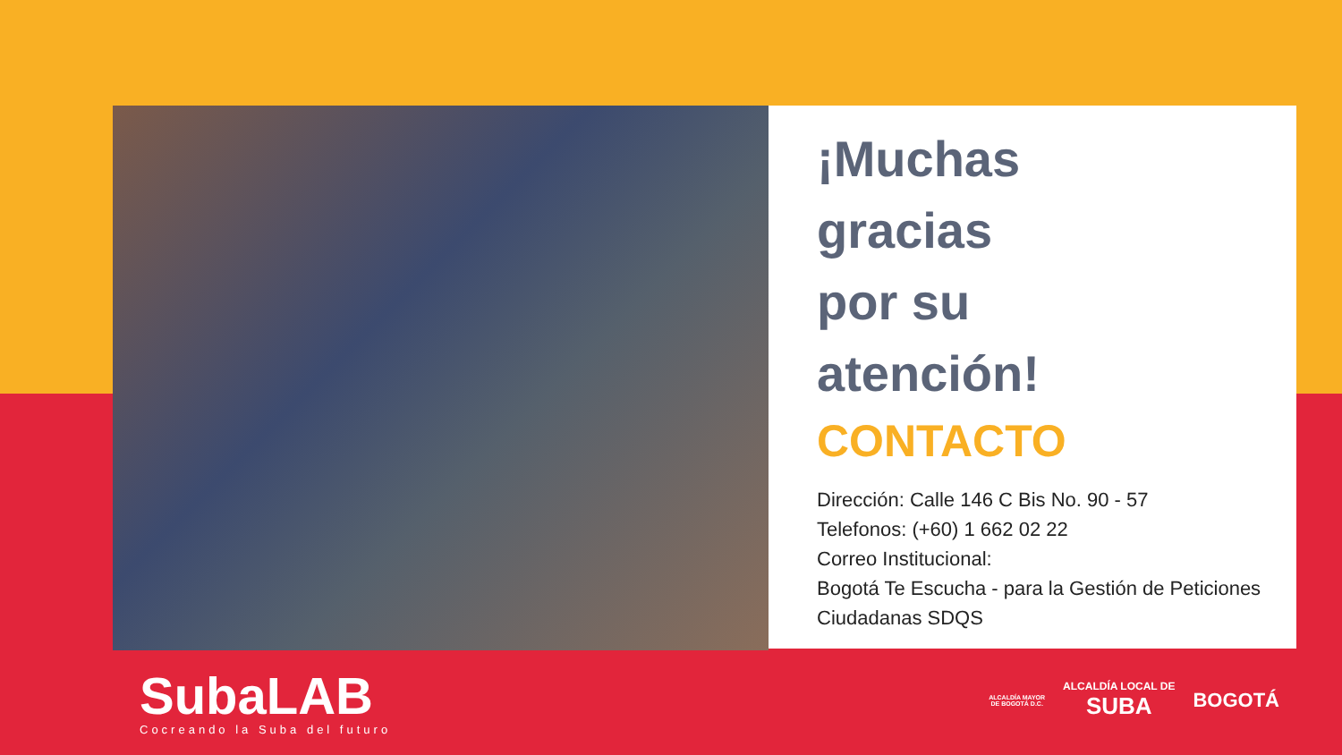¡Muchas
gracias
por su
atención!
CONTACTO
Dirección: Calle 146 C Bis No. 90 - 57
Telefonos: (+60) 1 662 02 22
Correo Institucional:
Bogotá Te Escucha - para la Gestión de Peticiones Ciudadanas SDQS
SubaLAB
Cocreando la Suba del futuro
ALCALDÍA MAYOR
DE BOGOTÁ D.C.
ALCALDÍA LOCAL DE
SUBA
BOGOTÁ